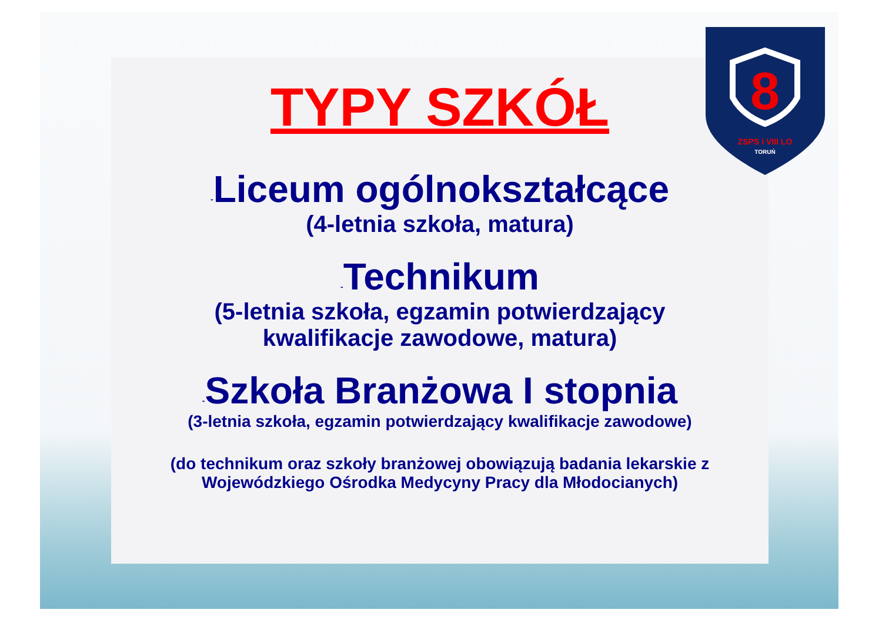8
ZSPS i VIII LO
TORUŃ
TYPY SZKÓŁ
-Liceum ogólnokształcące
(4-letnia szkoła, matura)
-Technikum
(5-letnia szkoła, egzamin potwierdzający
kwalifikacje zawodowe, matura)
-Szkoła Branżowa I stopnia
(3-letnia szkoła, egzamin potwierdzający kwalifikacje zawodowe)
(do technikum oraz szkoły branżowej obowiązują badania lekarskie z
Wojewódzkiego Ośrodka Medycyny Pracy dla Młodocianych)